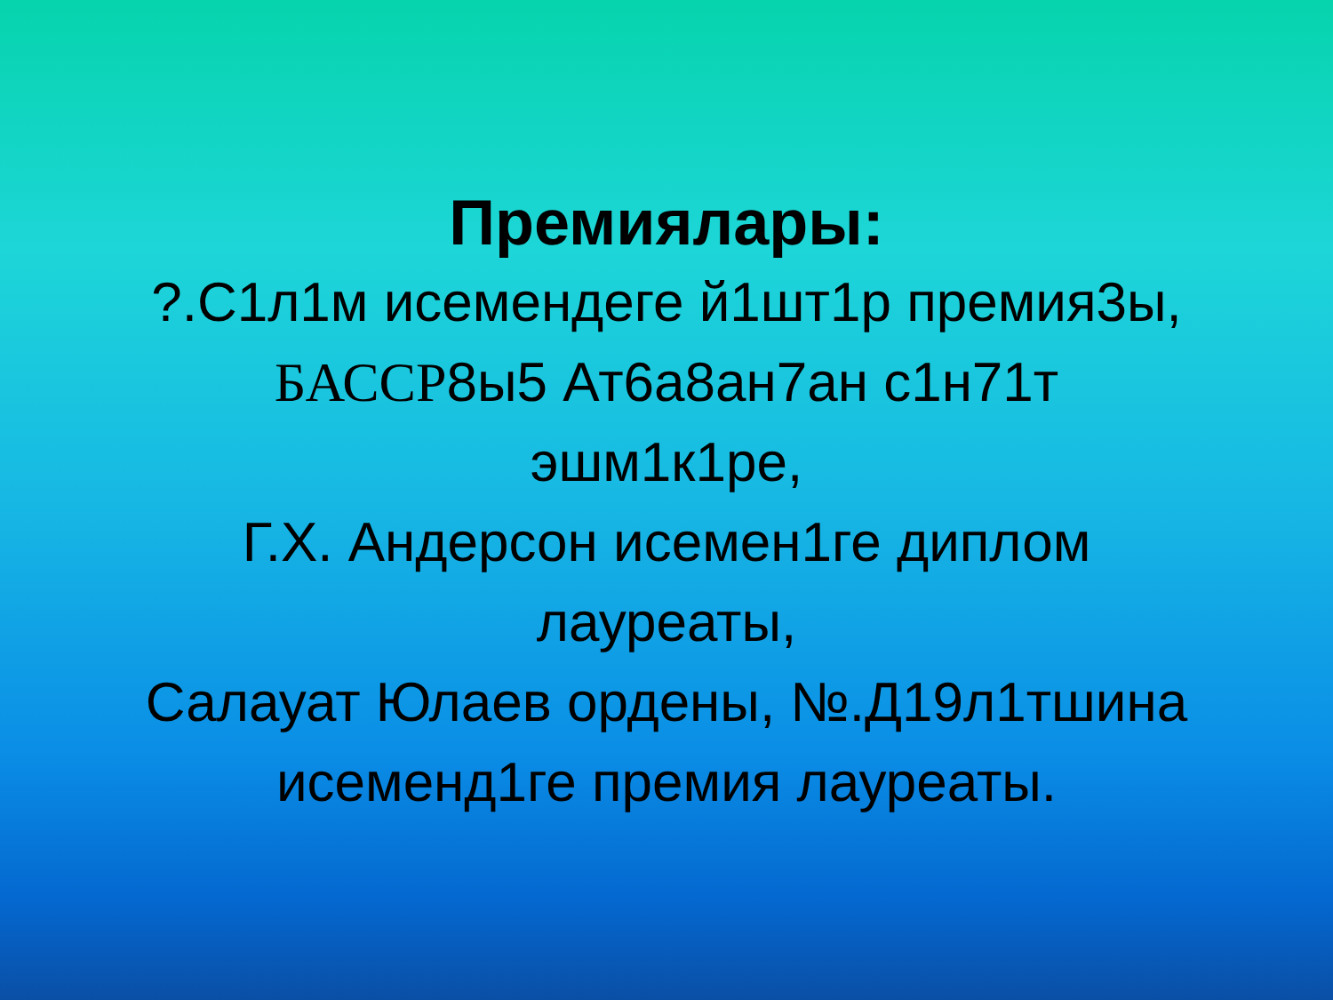Премиялары:
?.С1л1м исемендеге й1шт1р премия3ы,
БАССР8ы5 Ат6а8ан7ан с1н71т
эшм1к1ре,
Г.Х. Андерсон исемен1ге диплом
лауреаты,
Салауат Юлаев ордены, №.Д19л1тшина
исеменд1ге премия лауреаты.